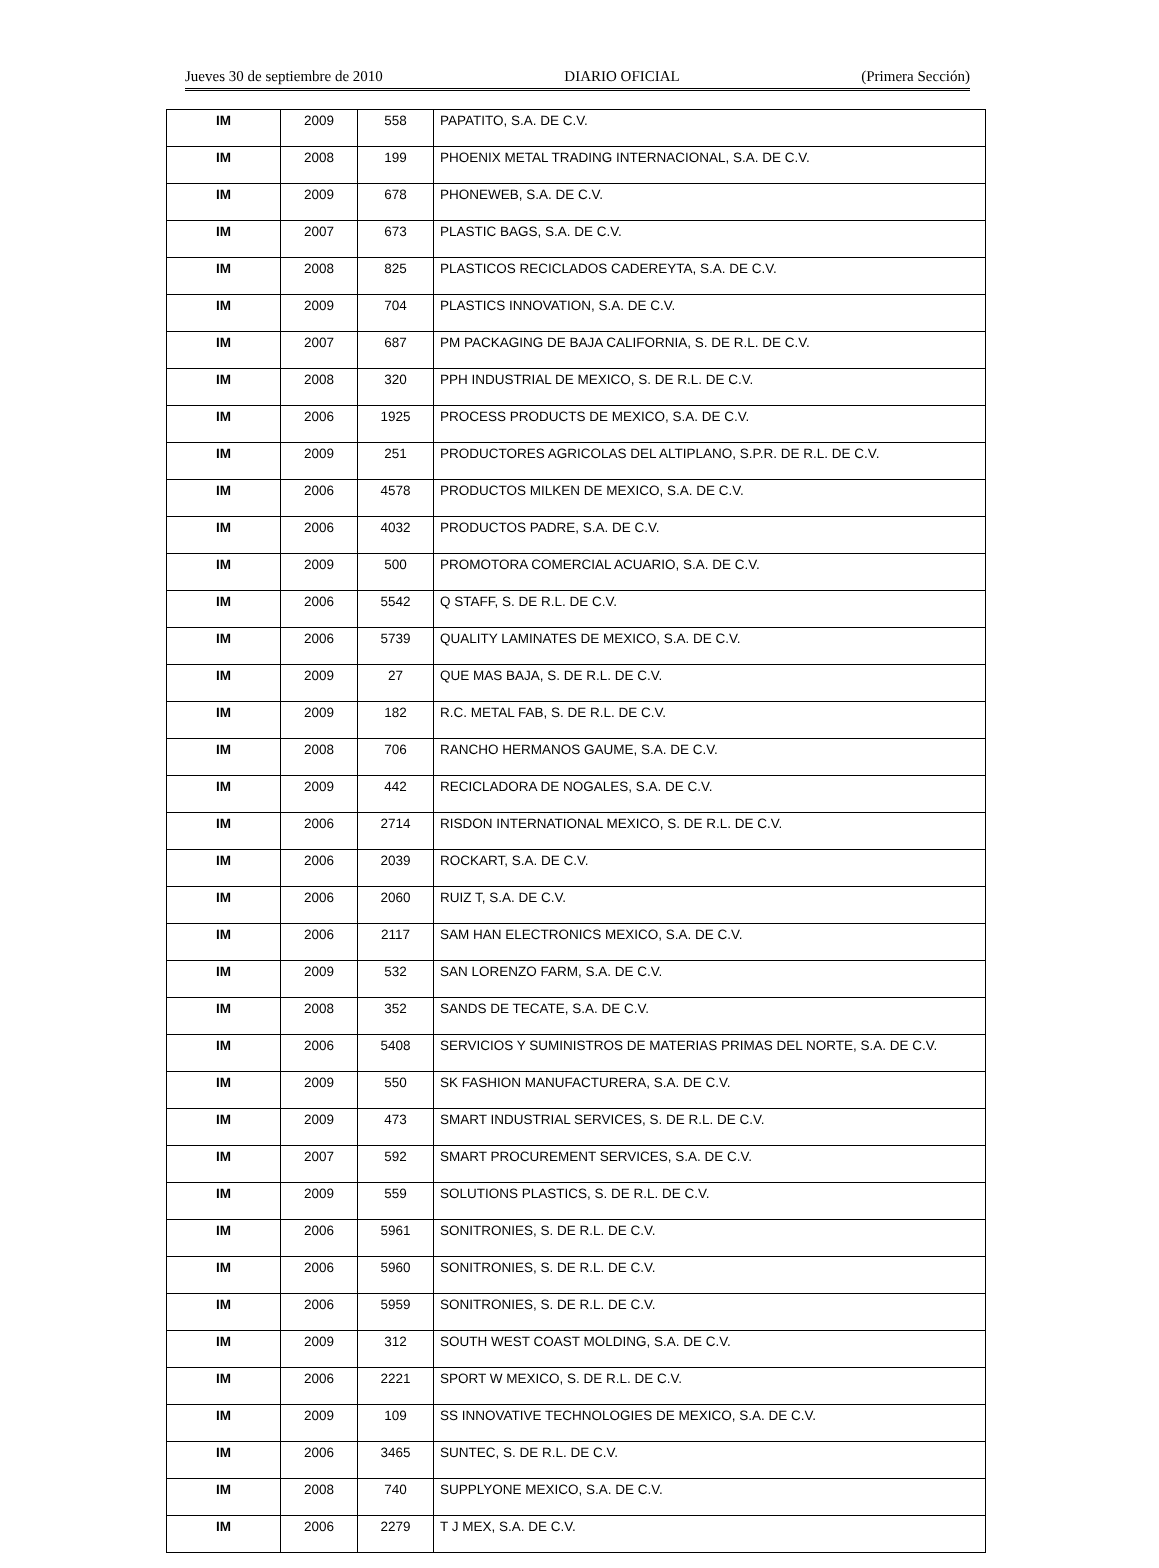Jueves 30 de septiembre de 2010 DIARIO OFICIAL (Primera Sección)
| IM | 2009 | 558 | PAPATITO, S.A. DE C.V. |
| IM | 2008 | 199 | PHOENIX METAL TRADING INTERNACIONAL, S.A. DE C.V. |
| IM | 2009 | 678 | PHONEWEB, S.A. DE C.V. |
| IM | 2007 | 673 | PLASTIC BAGS, S.A. DE C.V. |
| IM | 2008 | 825 | PLASTICOS RECICLADOS CADEREYTA, S.A. DE C.V. |
| IM | 2009 | 704 | PLASTICS INNOVATION, S.A. DE C.V. |
| IM | 2007 | 687 | PM PACKAGING DE BAJA CALIFORNIA, S. DE R.L. DE C.V. |
| IM | 2008 | 320 | PPH INDUSTRIAL DE MEXICO, S. DE R.L. DE C.V. |
| IM | 2006 | 1925 | PROCESS PRODUCTS DE MEXICO, S.A. DE C.V. |
| IM | 2009 | 251 | PRODUCTORES AGRICOLAS DEL ALTIPLANO, S.P.R. DE R.L. DE C.V. |
| IM | 2006 | 4578 | PRODUCTOS MILKEN DE MEXICO, S.A. DE C.V. |
| IM | 2006 | 4032 | PRODUCTOS PADRE, S.A. DE C.V. |
| IM | 2009 | 500 | PROMOTORA COMERCIAL ACUARIO, S.A. DE C.V. |
| IM | 2006 | 5542 | Q STAFF, S. DE R.L. DE C.V. |
| IM | 2006 | 5739 | QUALITY LAMINATES DE MEXICO, S.A. DE C.V. |
| IM | 2009 | 27 | QUE MAS BAJA, S. DE R.L. DE C.V. |
| IM | 2009 | 182 | R.C. METAL FAB, S. DE R.L. DE C.V. |
| IM | 2008 | 706 | RANCHO HERMANOS GAUME, S.A. DE C.V. |
| IM | 2009 | 442 | RECICLADORA DE NOGALES, S.A. DE C.V. |
| IM | 2006 | 2714 | RISDON INTERNATIONAL MEXICO, S. DE R.L. DE C.V. |
| IM | 2006 | 2039 | ROCKART, S.A. DE C.V. |
| IM | 2006 | 2060 | RUIZ T, S.A. DE C.V. |
| IM | 2006 | 2117 | SAM HAN ELECTRONICS MEXICO, S.A. DE C.V. |
| IM | 2009 | 532 | SAN LORENZO FARM, S.A. DE C.V. |
| IM | 2008 | 352 | SANDS DE TECATE, S.A. DE C.V. |
| IM | 2006 | 5408 | SERVICIOS Y SUMINISTROS DE MATERIAS PRIMAS DEL NORTE, S.A. DE C.V. |
| IM | 2009 | 550 | SK FASHION MANUFACTURERA, S.A. DE C.V. |
| IM | 2009 | 473 | SMART INDUSTRIAL SERVICES, S. DE R.L. DE C.V. |
| IM | 2007 | 592 | SMART PROCUREMENT SERVICES, S.A. DE C.V. |
| IM | 2009 | 559 | SOLUTIONS PLASTICS, S. DE R.L. DE C.V. |
| IM | 2006 | 5961 | SONITRONIES, S. DE R.L. DE C.V. |
| IM | 2006 | 5960 | SONITRONIES, S. DE R.L. DE C.V. |
| IM | 2006 | 5959 | SONITRONIES, S. DE R.L. DE C.V. |
| IM | 2009 | 312 | SOUTH WEST COAST MOLDING, S.A. DE C.V. |
| IM | 2006 | 2221 | SPORT W MEXICO, S. DE R.L. DE C.V. |
| IM | 2009 | 109 | SS INNOVATIVE TECHNOLOGIES DE MEXICO, S.A. DE C.V. |
| IM | 2006 | 3465 | SUNTEC, S. DE R.L. DE C.V. |
| IM | 2008 | 740 | SUPPLYONE MEXICO, S.A. DE C.V. |
| IM | 2006 | 2279 | T J MEX, S.A. DE C.V. |